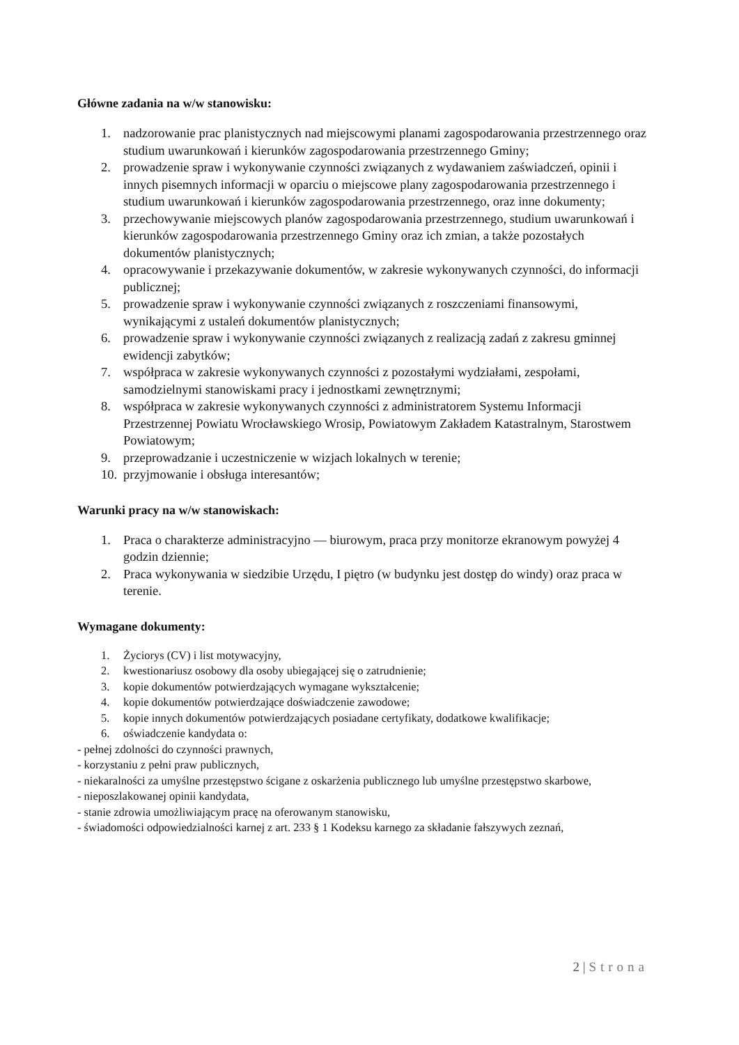Główne zadania na w/w stanowisku:
1. nadzorowanie prac planistycznych nad miejscowymi planami zagospodarowania przestrzennego oraz studium uwarunkowań i kierunków zagospodarowania przestrzennego Gminy;
2. prowadzenie spraw i wykonywanie czynności związanych z wydawaniem zaświadczeń, opinii i innych pisemnych informacji w oparciu o miejscowe plany zagospodarowania przestrzennego i studium uwarunkowań i kierunków zagospodarowania przestrzennego, oraz inne dokumenty;
3. przechowywanie miejscowych planów zagospodarowania przestrzennego, studium uwarunkowań i kierunków zagospodarowania przestrzennego Gminy oraz ich zmian, a także pozostałych dokumentów planistycznych;
4. opracowywanie i przekazywanie dokumentów, w zakresie wykonywanych czynności, do informacji publicznej;
5. prowadzenie spraw i wykonywanie czynności związanych z roszczeniami finansowymi, wynikającymi z ustaleń dokumentów planistycznych;
6. prowadzenie spraw i wykonywanie czynności związanych z realizacją zadań z zakresu gminnej ewidencji zabytków;
7. współpraca w zakresie wykonywanych czynności z pozostałymi wydziałami, zespołami, samodzielnymi stanowiskami pracy i jednostkami zewnętrznymi;
8. współpraca w zakresie wykonywanych czynności z administratorem Systemu Informacji Przestrzennej Powiatu Wrocławskiego Wrosip, Powiatowym Zakładem Katastralnym, Starostwem Powiatowym;
9. przeprowadzanie i uczestniczenie w wizjach lokalnych w terenie;
10. przyjmowanie i obsługa interesantów;
Warunki pracy na w/w stanowiskach:
1. Praca o charakterze administracyjno — biurowym, praca przy monitorze ekranowym powyżej 4 godzin dziennie;
2. Praca wykonywania w siedzibie Urzędu, I piętro (w budynku jest dostęp do windy) oraz praca w terenie.
Wymagane dokumenty:
1. Życiorys (CV) i list motywacyjny,
2. kwestionariusz osobowy dla osoby ubiegającej się o zatrudnienie;
3. kopie dokumentów potwierdzających wymagane wykształcenie;
4. kopie dokumentów potwierdzające doświadczenie zawodowe;
5. kopie innych dokumentów potwierdzających posiadane certyfikaty, dodatkowe kwalifikacje;
6. oświadczenie kandydata o:
- pełnej zdolności do czynności prawnych,
- korzystaniu z pełni praw publicznych,
- niekaralności za umyślne przestępstwo ścigane z oskarżenia publicznego lub umyślne przestępstwo skarbowe,
- nieposzlakowanej opinii kandydata,
- stanie zdrowia umożliwiającym pracę na oferowanym stanowisku,
- świadomości odpowiedzialności karnej z art. 233 § 1 Kodeksu karnego za składanie fałszywych zeznań,
2 | Strona